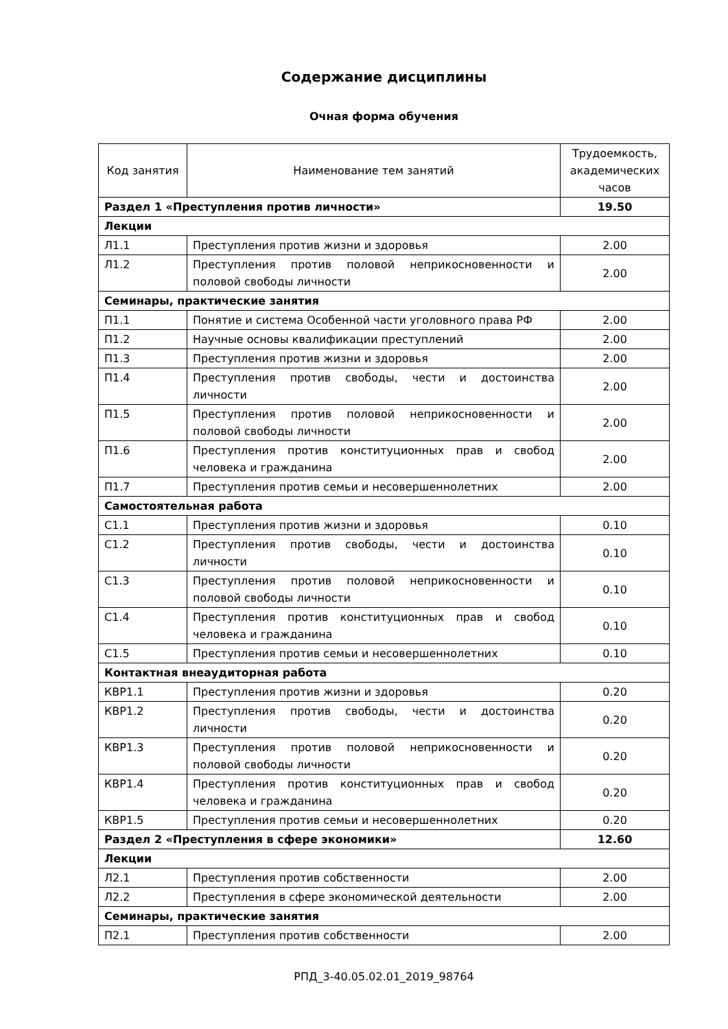Содержание дисциплины
Очная форма обучения
| Код занятия | Наименование тем занятий | Трудоемкость, академических часов |
| --- | --- | --- |
| Раздел 1 «Преступления против личности» | | 19.50 |
| Лекции | | |
| Л1.1 | Преступления против жизни и здоровья | 2.00 |
| Л1.2 | Преступления против половой неприкосновенности и половой свободы личности | 2.00 |
| Семинары, практические занятия | | |
| П1.1 | Понятие и система Особенной части уголовного права РФ | 2.00 |
| П1.2 | Научные основы квалификации преступлений | 2.00 |
| П1.3 | Преступления против жизни и здоровья | 2.00 |
| П1.4 | Преступления против свободы, чести и достоинства личности | 2.00 |
| П1.5 | Преступления против половой неприкосновенности и половой свободы личности | 2.00 |
| П1.6 | Преступления против конституционных прав и свобод человека и гражданина | 2.00 |
| П1.7 | Преступления против семьи и несовершеннолетних | 2.00 |
| Самостоятельная работа | | |
| С1.1 | Преступления против жизни и здоровья | 0.10 |
| С1.2 | Преступления против свободы, чести и достоинства личности | 0.10 |
| С1.3 | Преступления против половой неприкосновенности и половой свободы личности | 0.10 |
| С1.4 | Преступления против конституционных прав и свобод человека и гражданина | 0.10 |
| С1.5 | Преступления против семьи и несовершеннолетних | 0.10 |
| Контактная внеаудиторная работа | | |
| КВР1.1 | Преступления против жизни и здоровья | 0.20 |
| КВР1.2 | Преступления против свободы, чести и достоинства личности | 0.20 |
| КВР1.3 | Преступления против половой неприкосновенности и половой свободы личности | 0.20 |
| КВР1.4 | Преступления против конституционных прав и свобод человека и гражданина | 0.20 |
| КВР1.5 | Преступления против семьи и несовершеннолетних | 0.20 |
| Раздел 2 «Преступления в сфере экономики» | | 12.60 |
| Лекции | | |
| Л2.1 | Преступления против собственности | 2.00 |
| Л2.2 | Преступления в сфере экономической деятельности | 2.00 |
| Семинары, практические занятия | | |
| П2.1 | Преступления против собственности | 2.00 |
РПД_3-40.05.02.01_2019_98764